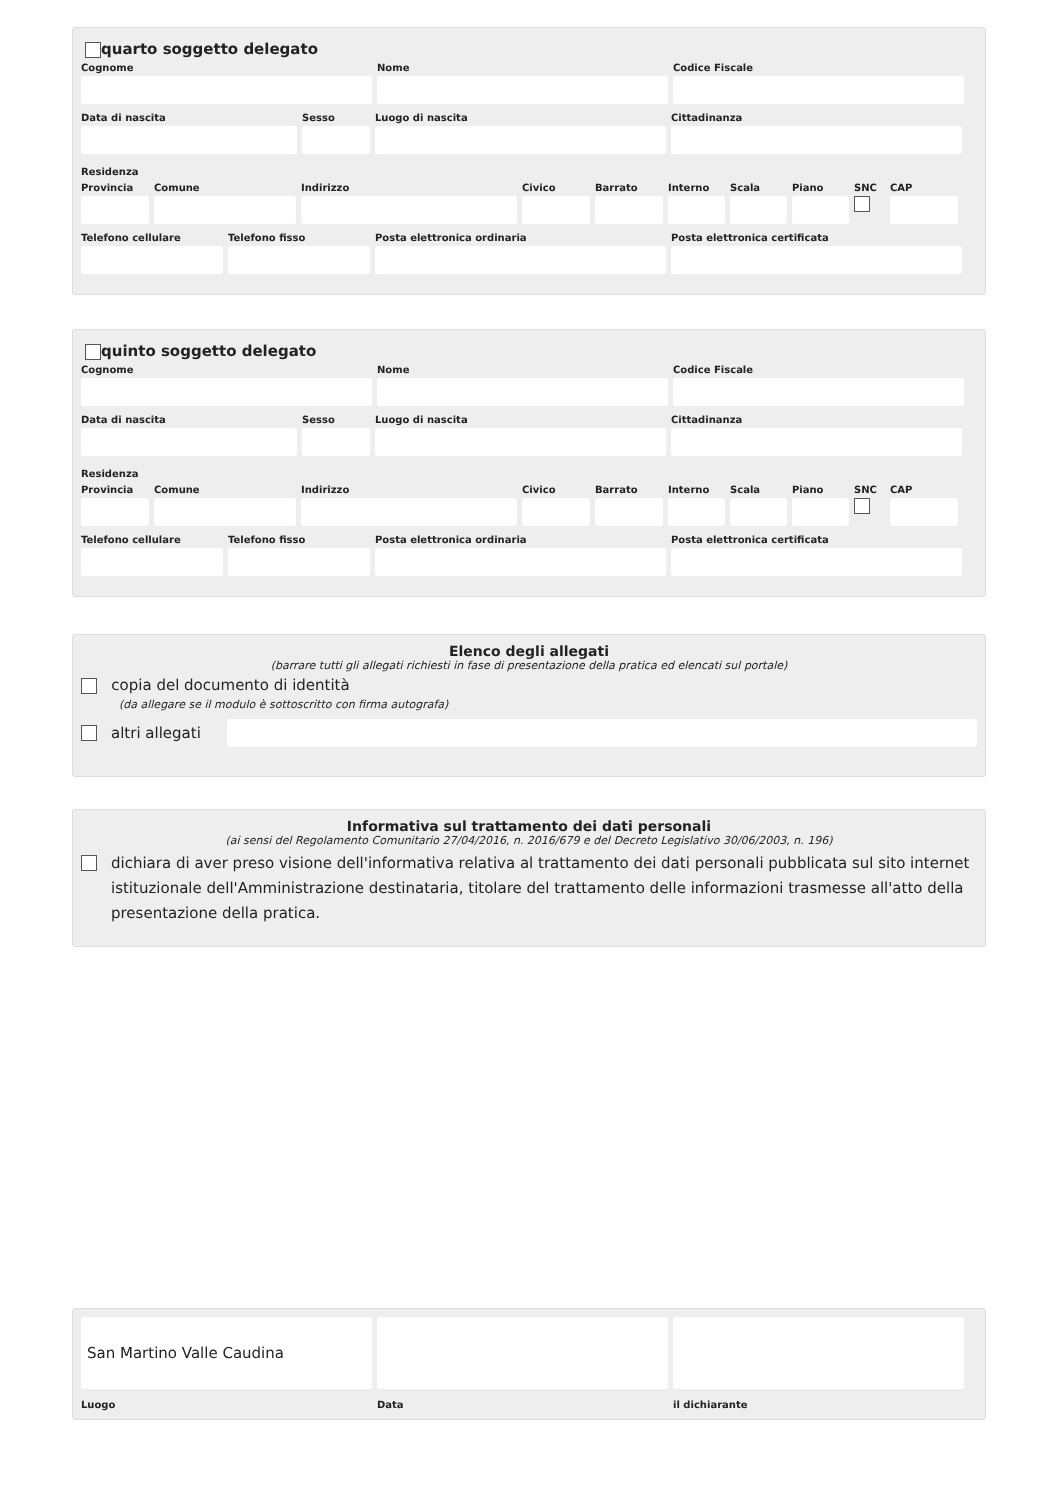quarto soggetto delegato
Cognome Nome Codice Fiscale
Data di nascita Sesso Luogo di nascita Cittadinanza
Residenza
Provincia
Comune Indirizzo Civico Barrato Interno
Scala Piano SNC CAP
Telefono cellulare
Telefono fisso Posta elettronica ordinaria Posta elettronica certificata
quinto soggetto delegato
Cognome Nome Codice Fiscale
Data di nascita Sesso Luogo di nascita Cittadinanza
Residenza
Provincia
Comune Indirizzo Civico Barrato Interno
Scala Piano SNC CAP
Telefono cellulare
Telefono fisso Posta elettronica ordinaria Posta elettronica certificata
Elenco degli allegati
(barrare tutti gli allegati richiesti in fase di presentazione della pratica ed elencati sul portale)
copia del documento di identità
(da allegare se il modulo è sottoscritto con firma autografa)
altri allegati
Informativa sul trattamento dei dati personali
(ai sensi del Regolamento Comunitario 27/04/2016, n. 2016/679 e del Decreto Legislativo 30/06/2003, n. 196)
dichiara di aver preso visione dell'informativa relativa al trattamento dei dati personali pubblicata sul sito internet istituzionale dell'Amministrazione destinataria, titolare del trattamento delle informazioni trasmesse all'atto della presentazione della pratica.
San Martino Valle Caudina
Luogo Data il dichiarante